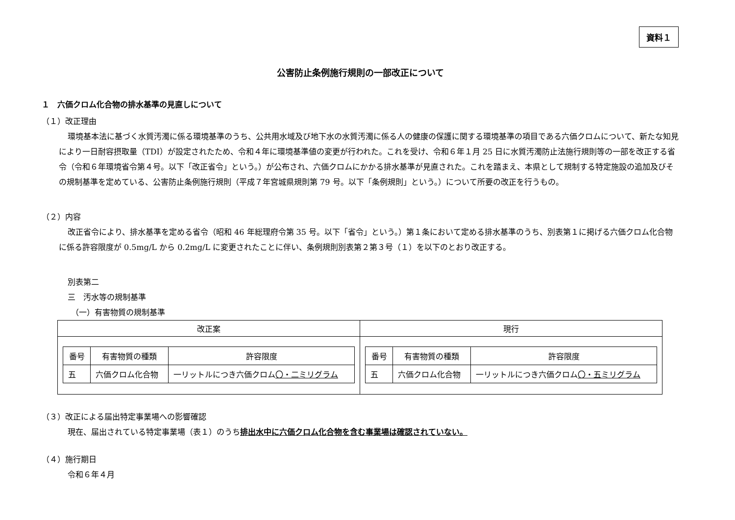資料１
公害防止条例施行規則の一部改正について
１　六価クロム化合物の排水基準の見直しについて
（１）改正理由
環境基本法に基づく水質汚濁に係る環境基準のうち、公共用水域及び地下水の水質汚濁に係る人の健康の保護に関する環境基準の項目である六価クロムについて、新たな知見により一日耐容摂取量（TDI）が設定されたため、令和４年に環境基準値の変更が行われた。これを受け、令和６年１月 25 日に水質汚濁防止法施行規則等の一部を改正する省令（令和６年環境省令第４号。以下「改正省令」という。）が公布され、六価クロムにかかる排水基準が見直された。これを踏まえ、本県として規制する特定施設の追加及びその規制基準を定めている、公害防止条例施行規則（平成７年宮城県規則第 79 号。以下「条例規則」という。）について所要の改正を行うもの。
（２）内容
改正省令により、排水基準を定める省令（昭和 46 年総理府令第 35 号。以下「省令」という。）第１条において定める排水基準のうち、別表第１に掲げる六価クロム化合物に係る許容限度が 0.5mg/L から 0.2mg/L に変更されたことに伴い、条例規則別表第２第３号（１）を以下のとおり改正する。
別表第二
三　汚水等の規制基準
（一）有害物質の規制基準
| 改正案 | 現行 |
| --- | --- |
| / 番号 / 有害物質の種類 / 許容限度 / / --- / --- / --- / / 五 / 六価クロム化合物 / 一リットルにつき六価クロム 〇・二ミリグラム / | / 番号 / 有害物質の種類 / 許容限度 / / --- / --- / --- / / 五 / 六価クロム化合物 / 一リットルにつき六価クロム 〇・五ミリグラム / |
（３）改正による届出特定事業場への影響確認
現在、届出されている特定事業場（表１）のうち排出水中に六価クロム化合物を含む事業場は確認されていない。
（４）施行期日
令和６年４月